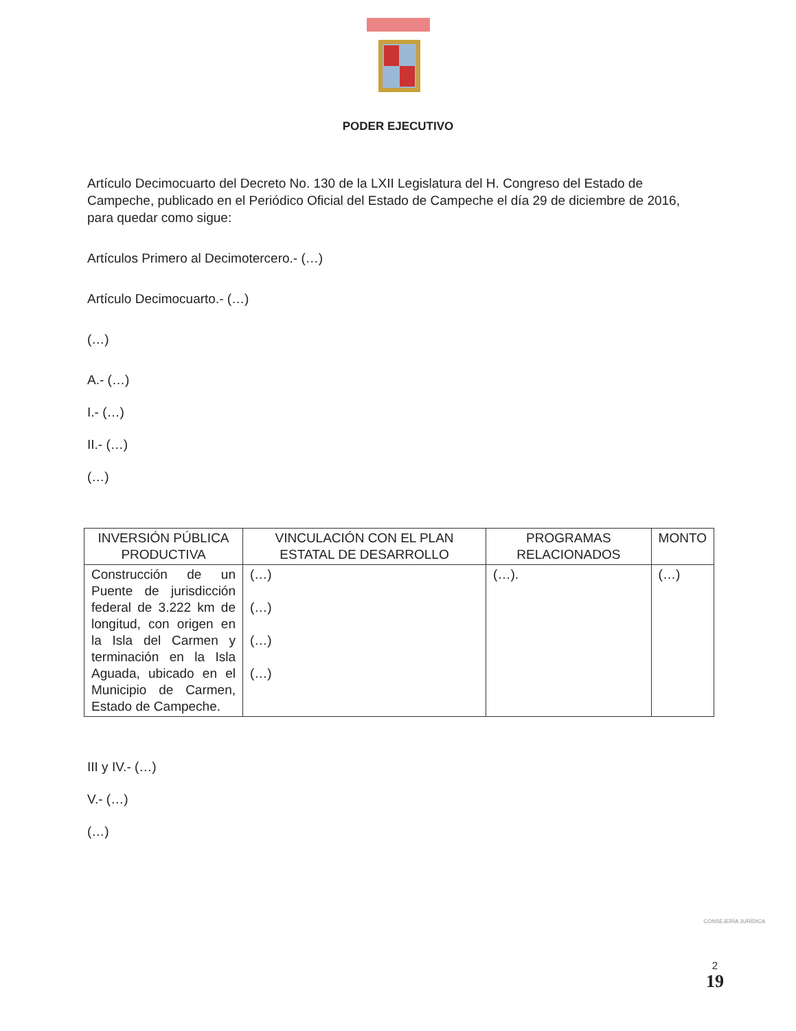PODER EJECUTIVO
Artículo Decimocuarto del Decreto No. 130 de la LXII Legislatura del H. Congreso del Estado de Campeche, publicado en el Periódico Oficial del Estado de Campeche el día 29 de diciembre de 2016, para quedar como sigue:
Artículos Primero al Decimotercero.- (…)
Artículo Decimocuarto.- (…)
(…)
A.- (…)
I.- (…)
II.- (…)
(…)
| INVERSIÓN PÚBLICA PRODUCTIVA | VINCULACIÓN CON EL PLAN ESTATAL DE DESARROLLO | PROGRAMAS RELACIONADOS | MONTO |
| --- | --- | --- | --- |
| Construcción de un Puente de jurisdicción federal de 3.222 km de longitud, con origen en la Isla del Carmen y terminación en la Isla Aguada, ubicado en el Municipio de Carmen, Estado de Campeche. | (…) (…) (…) (…) | (…). | (…) |
III y IV.- (…)
V.- (…)
(…)
CONSEJERÍA JURÍDICA
2
19